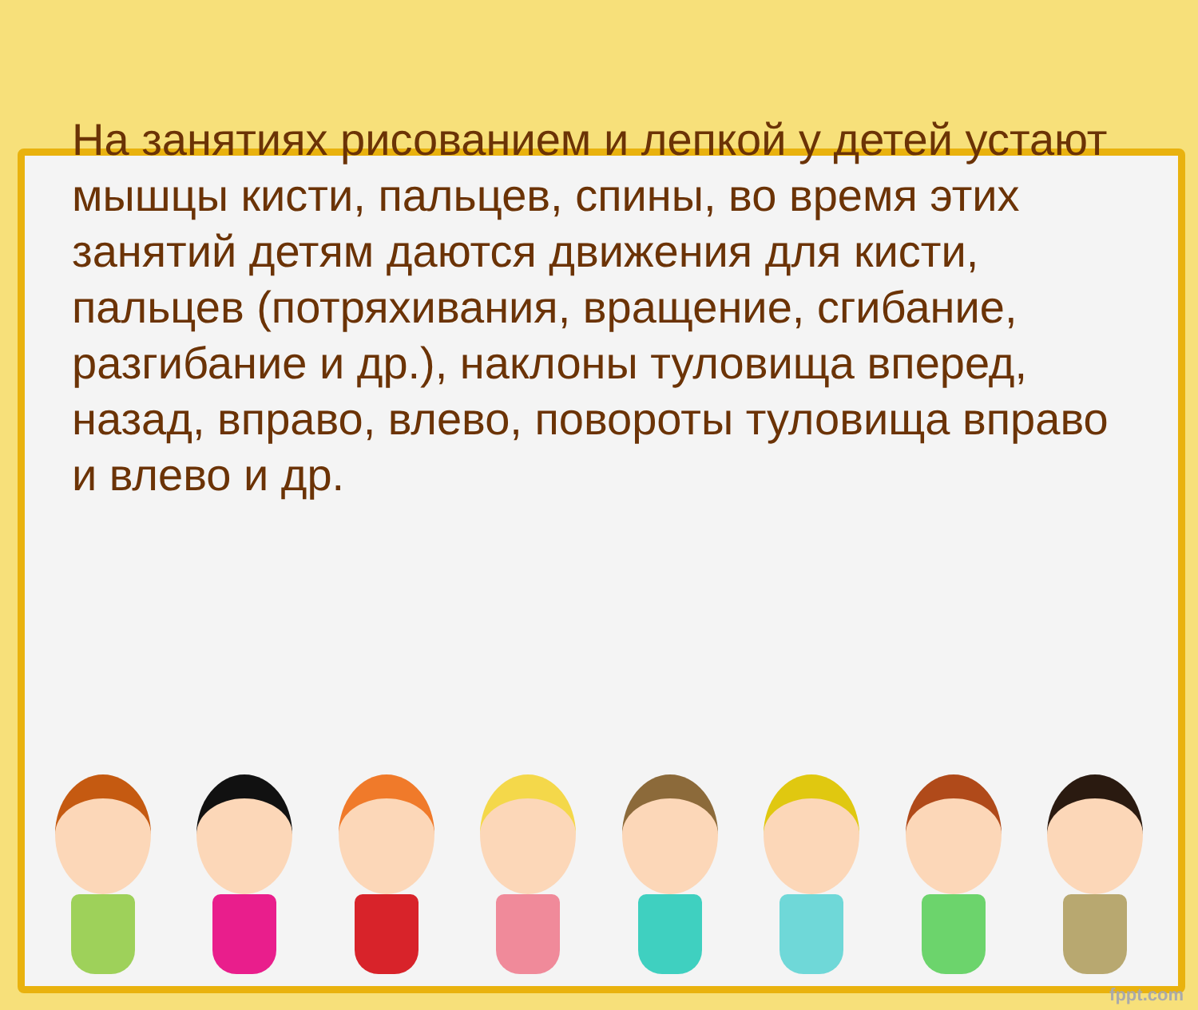На занятиях рисованием и лепкой у детей устают мышцы кисти, пальцев, спины, во время этих занятий детям даются движения для кисти, пальцев (потряхивания, вращение, сгибание, разгибание и др.), наклоны туловища вперед, назад, вправо, влево, повороты туловища вправо и влево и др.
fppt.com